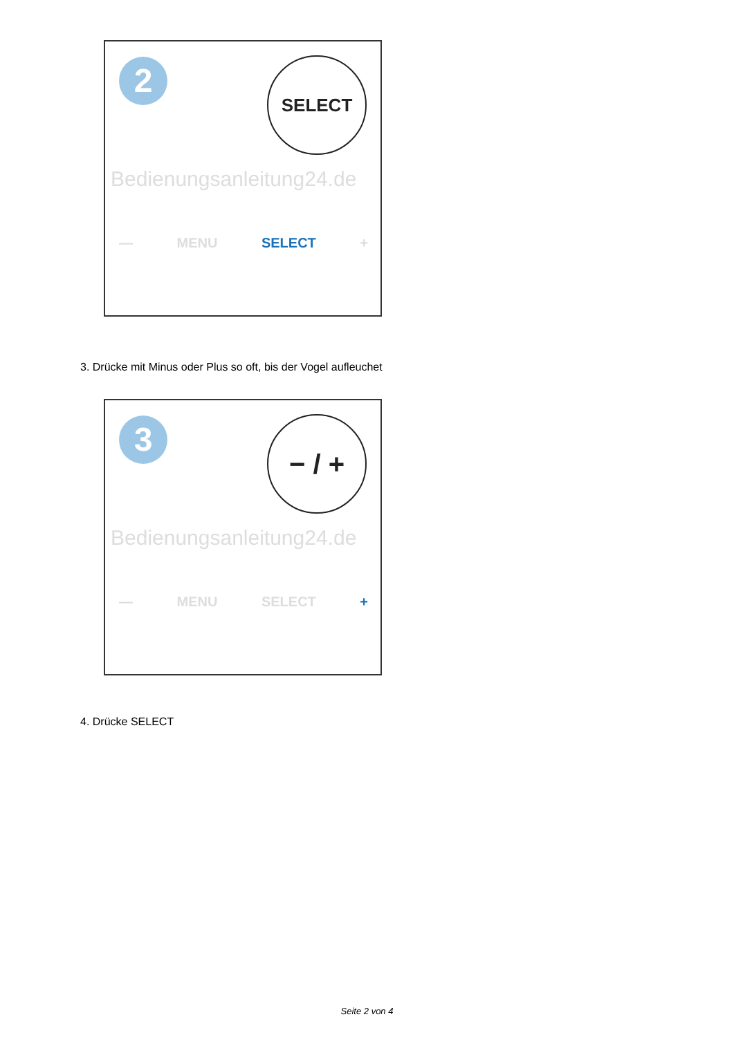2 SELECT
Bedienungsanleitung24.de
— MENU SELECT +
3. Drücke mit Minus oder Plus so oft, bis der Vogel aufleuchet
3 − / +
Bedienungsanleitung24.de
— MENU SELECT +
4. Drücke SELECT
Seite 2 von 4